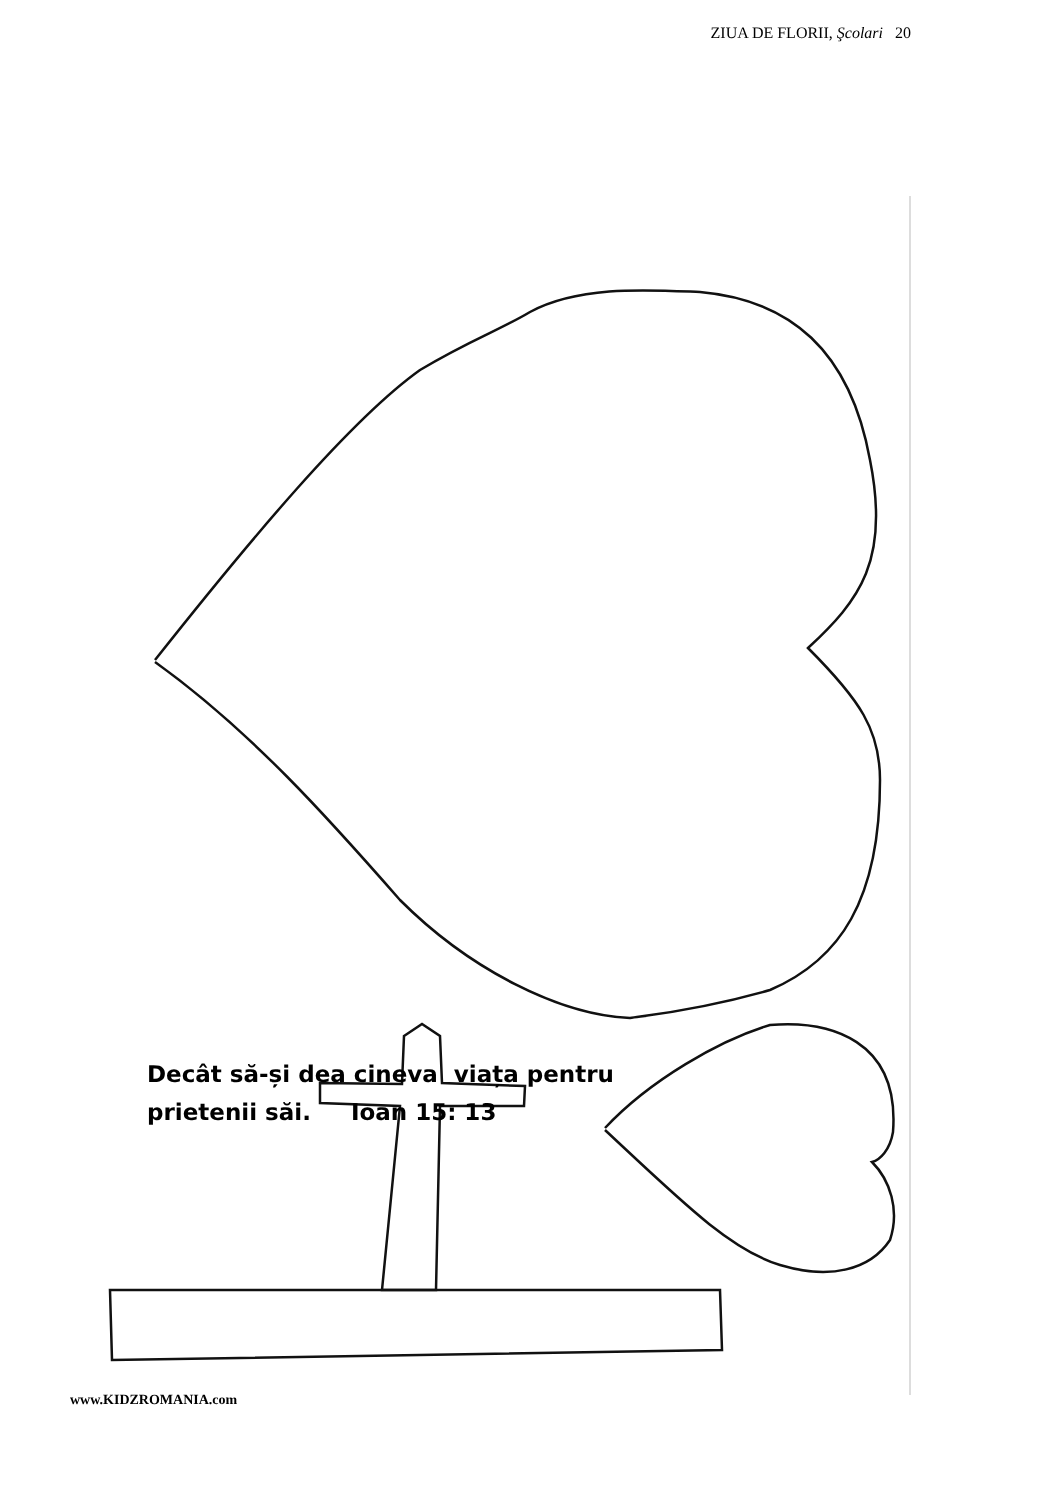ZIUA DE FLORII, Şcolari 20
Decât să-și dea cineva viața pentru
prietenii săi. Ioan 15: 13
www.KIDZROMANIA.com